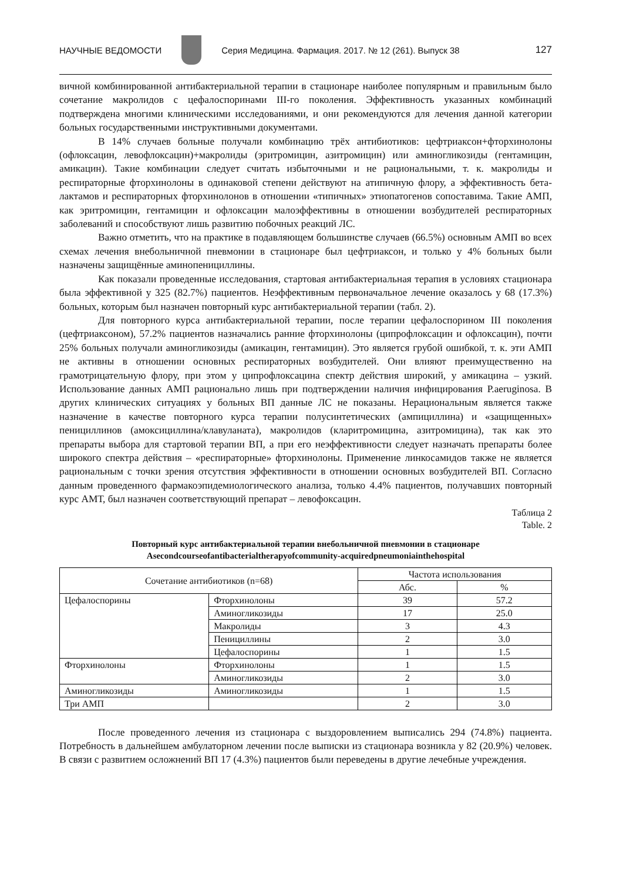НАУЧНЫЕ ВЕДОМОСТИ
Серия Медицина. Фармация. 2017. № 12 (261). Выпуск 38 127
вичной комбинированной антибактериальной терапии в стационаре наиболее популярным и правильным было сочетание макролидов с цефалоспоринами III-го поколения. Эффективность указанных комбинаций подтверждена многими клиническими исследованиями, и они рекомендуются для лечения данной категории больных государственными инструктивными документами.
В 14% случаев больные получали комбинацию трёх антибиотиков: цефтриаксон+фторхинолоны (офлоксацин, левофлоксацин)+макролиды (эритромицин, азитромицин) или аминогликозиды (гентамицин, амикацин). Такие комбинации следует считать избыточными и не рациональными, т. к. макролиды и респираторные фторхинолоны в одинаковой степени действуют на атипичную флору, а эффективность бета-лактамов и респираторных фторхинолонов в отношении «типичных» этиопатогенов сопоставима. Такие АМП, как эритромицин, гентамицин и офлоксацин малоэффективны в отношении возбудителей респираторных заболеваний и способствуют лишь развитию побочных реакций ЛС.
Важно отметить, что на практике в подавляющем большинстве случаев (66.5%) основным АМП во всех схемах лечения внебольничной пневмонии в стационаре был цефтриаксон, и только у 4% больных были назначены защищённые аминопенициллины.
Как показали проведенные исследования, стартовая антибактериальная терапия в условиях стационара была эффективной у 325 (82.7%) пациентов. Неэффективным первоначальное лечение оказалось у 68 (17.3%) больных, которым был назначен повторный курс антибактериальной терапии (табл. 2).
Для повторного курса антибактериальной терапии, после терапии цефалоспорином III поколения (цефтриаксоном), 57.2% пациентов назначались ранние фторхинолоны (ципрофлоксацин и офлоксацин), почти 25% больных получали аминогликозиды (амикацин, гентамицин). Это является грубой ошибкой, т. к. эти АМП не активны в отношении основных респираторных возбудителей. Они влияют преимущественно на грамотрицательную флору, при этом у ципрофлоксацина спектр действия широкий, у амикацина – узкий. Использование данных АМП рационально лишь при подтверждении наличия инфицирования P.aeruginosa. В других клинических ситуациях у больных ВП данные ЛС не показаны. Нерациональным является также назначение в качестве повторного курса терапии полусинтетических (ампициллина) и «защищенных» пенициллинов (амоксициллина/клавуланата), макролидов (кларитромицина, азитромицина), так как это препараты выбора для стартовой терапии ВП, а при его неэффективности следует назначать препараты более широкого спектра действия – «респираторные» фторхинолоны. Применение линкосамидов также не является рациональным с точки зрения отсутствия эффективности в отношении основных возбудителей ВП. Согласно данным проведенного фармакоэпидемиологического анализа, только 4.4% пациентов, получавших повторный курс АМТ, был назначен соответствующий препарат – левофоксацин.
Таблица 2
Table. 2
Повторный курс антибактериальной терапии внебольничной пневмонии в стационаре
Asecondcourseofantibacterialtherapyofcommunity-acquiredpneumoniainthehospital
| Сочетание антибиотиков (n=68) | | Частота использования | |
| --- | --- | --- | --- |
| | | Абс. | % |
| Цефалоспорины | Фторхинолоны | 39 | 57.2 |
| | Аминогликозиды | 17 | 25.0 |
| | Макролиды | 3 | 4.3 |
| | Пенициллины | 2 | 3.0 |
| | Цефалоспорины | 1 | 1.5 |
| Фторхинолоны | Фторхинолоны | 1 | 1.5 |
| | Аминогликозиды | 2 | 3.0 |
| Аминогликозиды | Аминогликозиды | 1 | 1.5 |
| Три АМП | | 2 | 3.0 |
После проведенного лечения из стационара с выздоровлением выписались 294 (74.8%) пациента. Потребность в дальнейшем амбулаторном лечении после выписки из стационара возникла у 82 (20.9%) человек. В связи с развитием осложнений ВП 17 (4.3%) пациентов были переведены в другие лечебные учреждения.